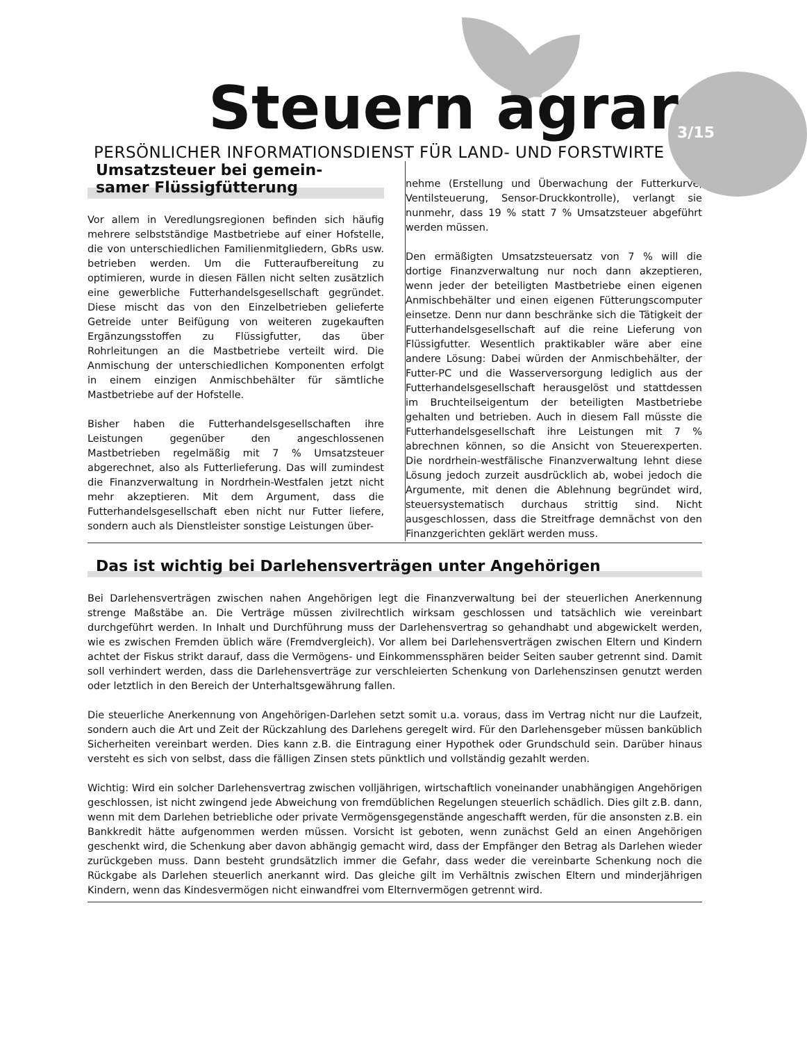Steuern agrar
3/15
PERSÖNLICHER INFORMATIONSDIENST FÜR LAND- UND FORSTWIRTE
Umsatzsteuer bei gemein-
samer Flüssigfütterung
Vor allem in Veredlungsregionen befinden sich häufig mehrere selbstständige Mastbetriebe auf einer Hofstelle, die von unterschiedlichen Familienmitgliedern, GbRs usw. betrieben werden. Um die Futteraufbereitung zu optimieren, wurde in diesen Fällen nicht selten zusätzlich eine gewerbliche Futterhandelsgesellschaft gegründet. Diese mischt das von den Einzelbetrieben gelieferte Getreide unter Beifügung von weiteren zugekauften Ergänzungsstoffen zu Flüssigfutter, das über Rohrleitungen an die Mastbetriebe verteilt wird. Die Anmischung der unterschiedlichen Komponenten erfolgt in einem einzigen Anmischbehälter für sämtliche Mastbetriebe auf der Hofstelle.
Bisher haben die Futterhandelsgesellschaften ihre Leistungen gegenüber den angeschlossenen Mastbetrieben regelmäßig mit 7 % Umsatzsteuer abgerechnet, also als Futterlieferung. Das will zumindest die Finanzverwaltung in Nordrhein-Westfalen jetzt nicht mehr akzeptieren. Mit dem Argument, dass die Futterhandelsgesellschaft eben nicht nur Futter liefere, sondern auch als Dienstleister sonstige Leistungen über-
nehme (Erstellung und Überwachung der Futterkurve, Ventilsteuerung, Sensor-Druckkontrolle), verlangt sie nunmehr, dass 19 % statt 7 % Umsatzsteuer abgeführt werden müssen.
Den ermäßigten Umsatzsteuersatz von 7 % will die dortige Finanzverwaltung nur noch dann akzeptieren, wenn jeder der beteiligten Mastbetriebe einen eigenen Anmischbehälter und einen eigenen Fütterungscomputer einsetze. Denn nur dann beschränke sich die Tätigkeit der Futterhandelsgesellschaft auf die reine Lieferung von Flüssigfutter. Wesentlich praktikabler wäre aber eine andere Lösung: Dabei würden der Anmischbehälter, der Futter-PC und die Wasserversorgung lediglich aus der Futterhandelsgesellschaft herausgelöst und stattdessen im Bruchteilseigentum der beteiligten Mastbetriebe gehalten und betrieben. Auch in diesem Fall müsste die Futterhandelsgesellschaft ihre Leistungen mit 7 % abrechnen können, so die Ansicht von Steuerexperten. Die nordrhein-westfälische Finanzverwaltung lehnt diese Lösung jedoch zurzeit ausdrücklich ab, wobei jedoch die Argumente, mit denen die Ablehnung begründet wird, steuersystematisch durchaus strittig sind. Nicht ausgeschlossen, dass die Streitfrage demnächst von den Finanzgerichten geklärt werden muss.
Das ist wichtig bei Darlehensverträgen unter Angehörigen
Bei Darlehensverträgen zwischen nahen Angehörigen legt die Finanzverwaltung bei der steuerlichen Anerkennung strenge Maßstäbe an. Die Verträge müssen zivilrechtlich wirksam geschlossen und tatsächlich wie vereinbart durchgeführt werden. In Inhalt und Durchführung muss der Darlehensvertrag so gehandhabt und abgewickelt werden, wie es zwischen Fremden üblich wäre (Fremdvergleich). Vor allem bei Darlehensverträgen zwischen Eltern und Kindern achtet der Fiskus strikt darauf, dass die Vermögens- und Einkommenssphären beider Seiten sauber getrennt sind. Damit soll verhindert werden, dass die Darlehensverträge zur verschleierten Schenkung von Darlehenszinsen genutzt werden oder letztlich in den Bereich der Unterhaltsgewährung fallen.
Die steuerliche Anerkennung von Angehörigen-Darlehen setzt somit u.a. voraus, dass im Vertrag nicht nur die Laufzeit, sondern auch die Art und Zeit der Rückzahlung des Darlehens geregelt wird. Für den Darlehensgeber müssen banküblich Sicherheiten vereinbart werden. Dies kann z.B. die Eintragung einer Hypothek oder Grundschuld sein. Darüber hinaus versteht es sich von selbst, dass die fälligen Zinsen stets pünktlich und vollständig gezahlt werden.
Wichtig: Wird ein solcher Darlehensvertrag zwischen volljährigen, wirtschaftlich voneinander unabhängigen Angehörigen geschlossen, ist nicht zwingend jede Abweichung von fremdüblichen Regelungen steuerlich schädlich. Dies gilt z.B. dann, wenn mit dem Darlehen betriebliche oder private Vermögensgegenstände angeschafft werden, für die ansonsten z.B. ein Bankkredit hätte aufgenommen werden müssen. Vorsicht ist geboten, wenn zunächst Geld an einen Angehörigen geschenkt wird, die Schenkung aber davon abhängig gemacht wird, dass der Empfänger den Betrag als Darlehen wieder zurückgeben muss. Dann besteht grundsätzlich immer die Gefahr, dass weder die vereinbarte Schenkung noch die Rückgabe als Darlehen steuerlich anerkannt wird. Das gleiche gilt im Verhältnis zwischen Eltern und minderjährigen Kindern, wenn das Kindesvermögen nicht einwandfrei vom Elternvermögen getrennt wird.